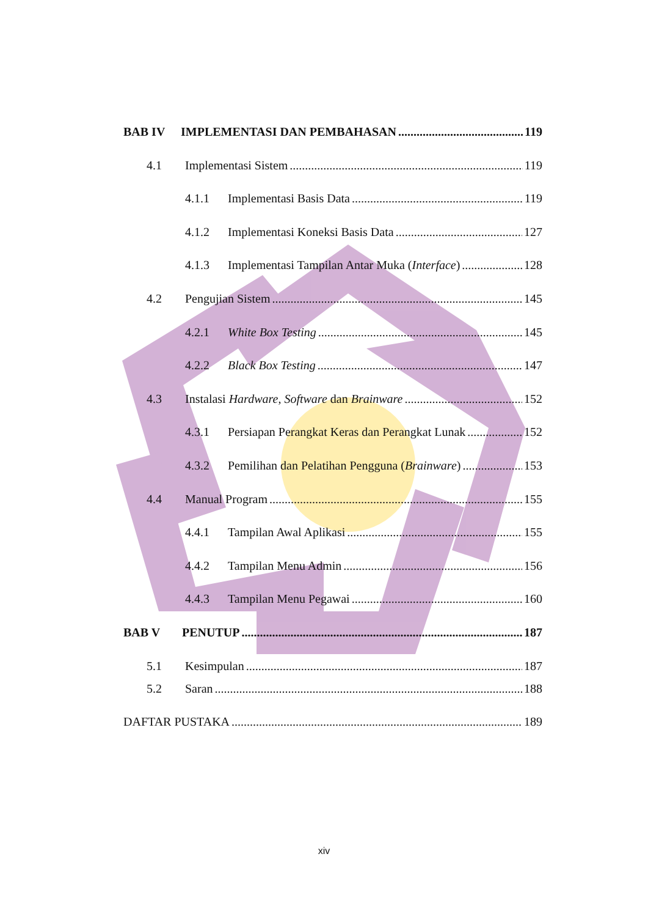BAB IV IMPLEMENTASI DAN PEMBAHASAN 119
4.1 Implementasi Sistem 119
4.1.1 Implementasi Basis Data 119
4.1.2 Implementasi Koneksi Basis Data 127
4.1.3 Implementasi Tampilan Antar Muka (Interface) 128
4.2 Pengujian Sistem 145
4.2.1 White Box Testing 145
4.2.2 Black Box Testing 147
4.3 Instalasi Hardware, Software dan Brainware 152
4.3.1 Persiapan Perangkat Keras dan Perangkat Lunak 152
4.3.2 Pemilihan dan Pelatihan Pengguna (Brainware) 153
4.4 Manual Program 155
4.4.1 Tampilan Awal Aplikasi 155
4.4.2 Tampilan Menu Admin 156
4.4.3 Tampilan Menu Pegawai 160
BAB V PENUTUP 187
5.1 Kesimpulan 187
5.2 Saran 188
DAFTAR PUSTAKA 189
xiv